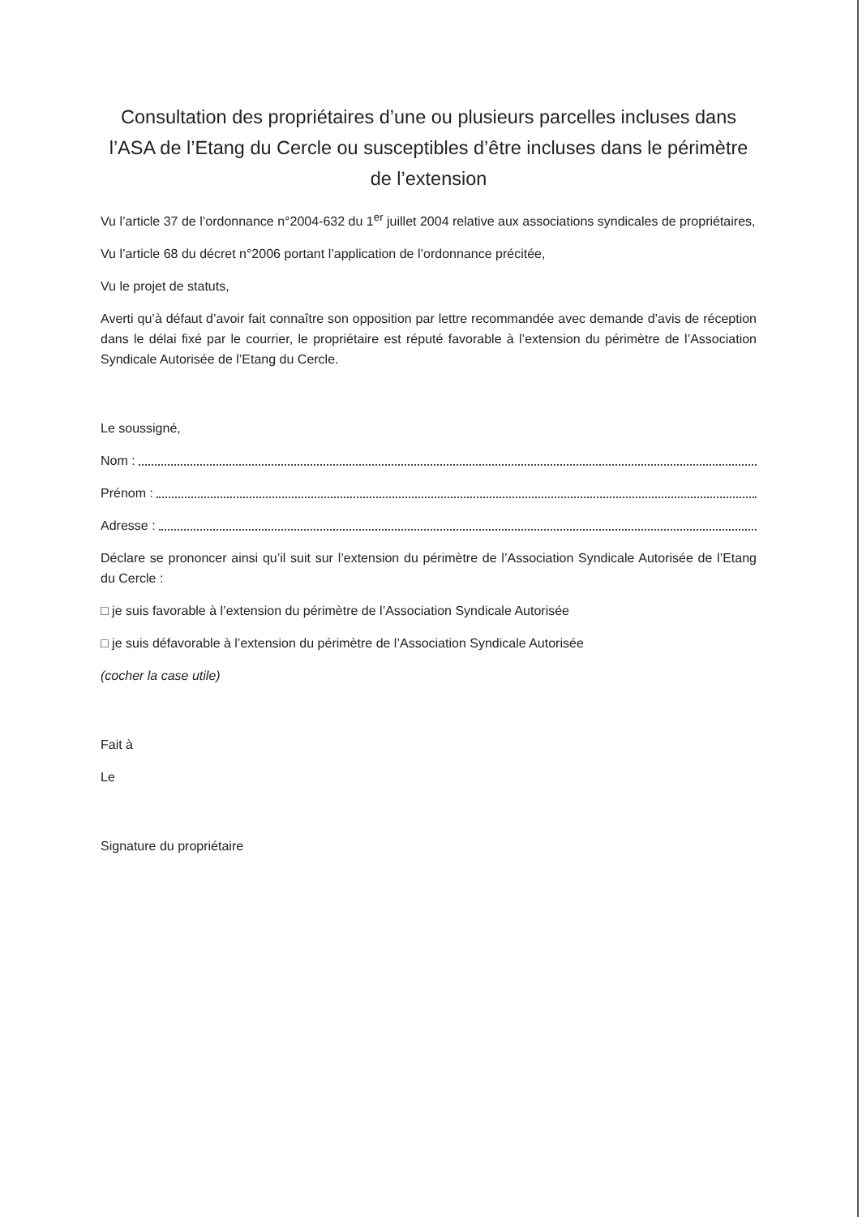Consultation des propriétaires d’une ou plusieurs parcelles incluses dans l’ASA de l’Etang du Cercle ou susceptibles d’être incluses dans le périmètre de l’extension
Vu l’article 37 de l’ordonnance n°2004-632 du 1<sup>er</sup> juillet 2004 relative aux associations syndicales de propriétaires,
Vu l’article 68 du décret n°2006 portant l’application de l’ordonnance précitée,
Vu le projet de statuts,
Averti qu’à défaut d’avoir fait connaître son opposition par lettre recommandée avec demande d’avis de réception dans le délai fixé par le courrier, le propriétaire est réputé favorable à l’extension du périmètre de l’Association Syndicale Autorisée de l’Etang du Cercle.
Le soussigné,
Nom :
Prénom :
Adresse :
Déclare se prononcer ainsi qu’il suit sur l’extension du périmètre de l’Association Syndicale Autorisée de l’Etang du Cercle :
□ je suis favorable à l’extension du périmètre de l’Association Syndicale Autorisée
□ je suis défavorable à l’extension du périmètre de l’Association Syndicale Autorisée
(cocher la case utile)
Fait à
Le
Signature du propriétaire